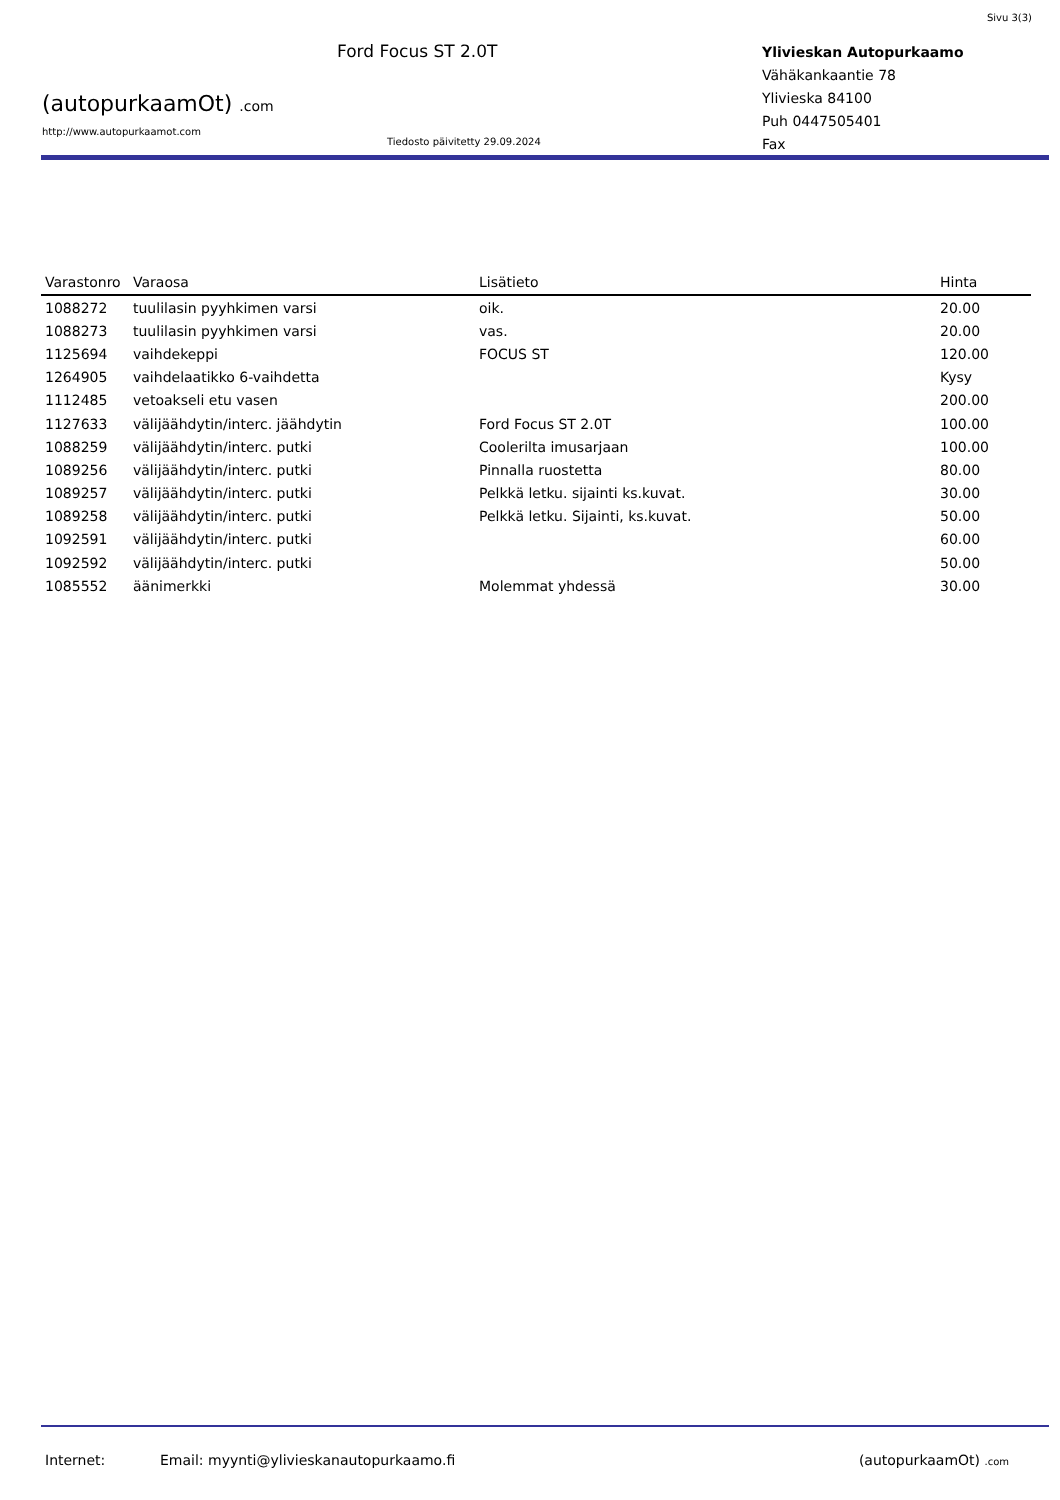Sivu 3(3)
(autopurkaamOt) .com
http://www.autopurkaamot.com
Ford Focus ST 2.0T
Tiedosto päivitetty 29.09.2024
Ylivieskan Autopurkaamo
Vähäkankaantie 78
Ylivieska 84100
Puh 0447505401
Fax
| Varastonro | Varaosa | Lisätieto | Hinta |
| --- | --- | --- | --- |
| 1088272 | tuulilasin pyyhkimen varsi | oik. | 20.00 |
| 1088273 | tuulilasin pyyhkimen varsi | vas. | 20.00 |
| 1125694 | vaihdekeppi | FOCUS ST | 120.00 |
| 1264905 | vaihdelaatikko 6-vaihdetta | | Kysy |
| 1112485 | vetoakseli etu vasen | | 200.00 |
| 1127633 | välijäähdytin/interc. jäähdytin | Ford Focus ST 2.0T | 100.00 |
| 1088259 | välijäähdytin/interc. putki | Coolerilta imusarjaan | 100.00 |
| 1089256 | välijäähdytin/interc. putki | Pinnalla ruostetta | 80.00 |
| 1089257 | välijäähdytin/interc. putki | Pelkkä letku. sijainti ks.kuvat. | 30.00 |
| 1089258 | välijäähdytin/interc. putki | Pelkkä letku. Sijainti, ks.kuvat. | 50.00 |
| 1092591 | välijäähdytin/interc. putki | | 60.00 |
| 1092592 | välijäähdytin/interc. putki | | 50.00 |
| 1085552 | äänimerkki | Molemmat yhdessä | 30.00 |
Internet: Email: myynti@ylivieskanautopurkaamo.fi (autopurkaamOt) .com